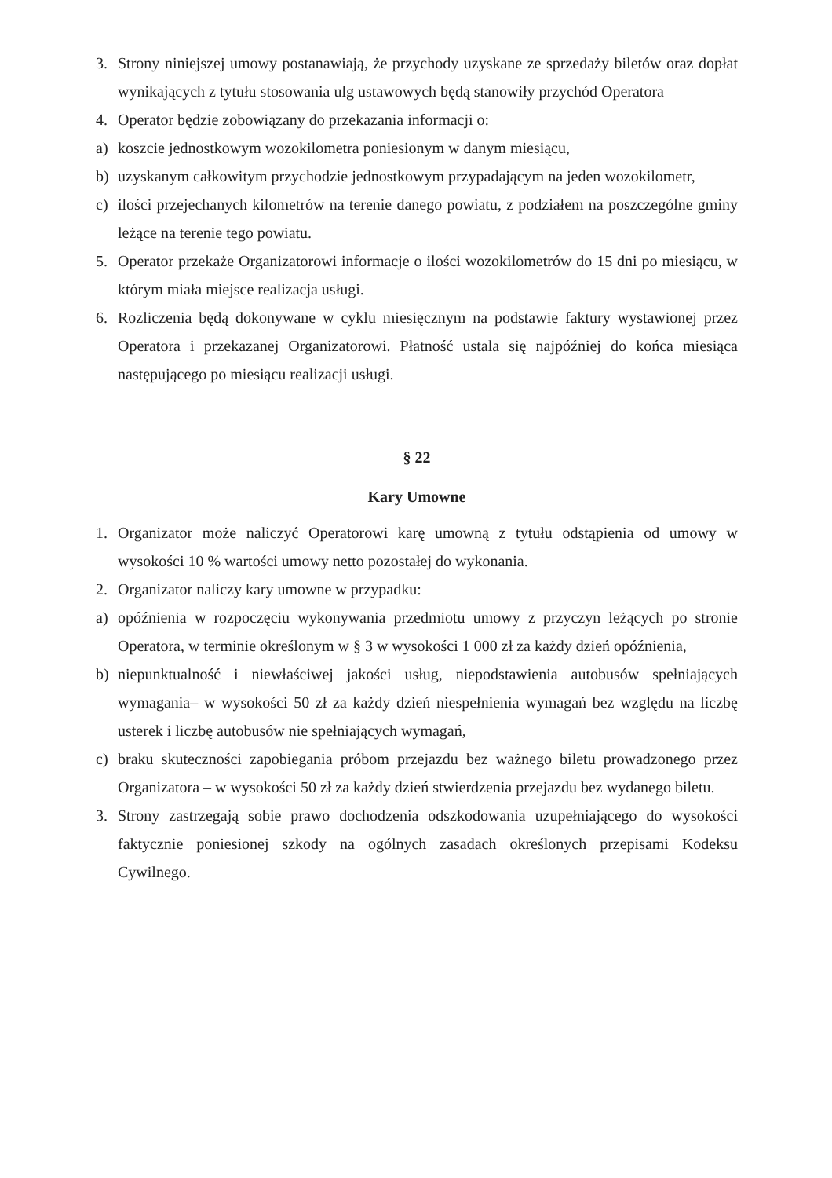3. Strony niniejszej umowy postanawiają, że przychody uzyskane ze sprzedaży biletów oraz dopłat wynikających z tytułu stosowania ulg ustawowych będą stanowiły przychód Operatora
4. Operator będzie zobowiązany do przekazania informacji o:
a) koszcie jednostkowym wozokilometra poniesionym w danym miesiącu,
b) uzyskanym całkowitym przychodzie jednostkowym przypadającym na jeden wozokilometr,
c) ilości przejechanych kilometrów na terenie danego powiatu, z podziałem na poszczególne gminy leżące na terenie tego powiatu.
5. Operator przekaże Organizatorowi informacje o ilości wozokilometrów do 15 dni po miesiącu, w którym miała miejsce realizacja usługi.
6. Rozliczenia będą dokonywane w cyklu miesięcznym na podstawie faktury wystawionej przez Operatora i przekazanej Organizatorowi. Płatność ustala się najpóźniej do końca miesiąca następującego po miesiącu realizacji usługi.
§ 22
Kary Umowne
1. Organizator może naliczyć Operatorowi karę umowną z tytułu odstąpienia od umowy w wysokości 10 % wartości umowy netto pozostałej do wykonania.
2. Organizator naliczy kary umowne w przypadku:
a) opóźnienia w rozpoczęciu wykonywania przedmiotu umowy z przyczyn leżących po stronie Operatora, w terminie określonym w § 3 w wysokości 1 000 zł za każdy dzień opóźnienia,
b) niepunktualność i niewłaściwej jakości usług, niepodstawienia autobusów spełniających wymagania– w wysokości 50 zł za każdy dzień niespełnienia wymagań bez względu na liczbę usterek i liczbę autobusów nie spełniających wymagań,
c) braku skuteczności zapobiegania próbom przejazdu bez ważnego biletu prowadzonego przez Organizatora – w wysokości 50 zł za każdy dzień stwierdzenia przejazdu bez wydanego biletu.
3. Strony zastrzegają sobie prawo dochodzenia odszkodowania uzupełniającego do wysokości faktycznie poniesionej szkody na ogólnych zasadach określonych przepisami Kodeksu Cywilnego.